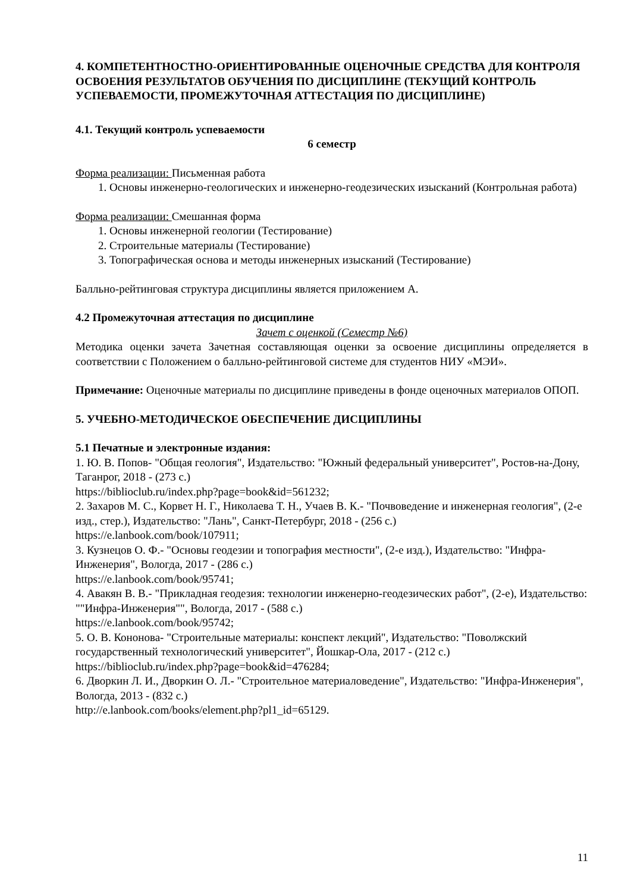4. КОМПЕТЕНТНОСТНО-ОРИЕНТИРОВАННЫЕ ОЦЕНОЧНЫЕ СРЕДСТВА ДЛЯ КОНТРОЛЯ ОСВОЕНИЯ РЕЗУЛЬТАТОВ ОБУЧЕНИЯ ПО ДИСЦИПЛИНЕ (ТЕКУЩИЙ КОНТРОЛЬ УСПЕВАЕМОСТИ, ПРОМЕЖУТОЧНАЯ АТТЕСТАЦИЯ ПО ДИСЦИПЛИНЕ)
4.1. Текущий контроль успеваемости
6 семестр
Форма реализации: Письменная работа
1. Основы инженерно-геологических и инженерно-геодезических изысканий (Контрольная работа)
Форма реализации: Смешанная форма
1. Основы инженерной геологии (Тестирование)
2. Строительные материалы (Тестирование)
3. Топографическая основа и методы инженерных изысканий (Тестирование)
Балльно-рейтинговая структура дисциплины является приложением А.
4.2 Промежуточная аттестация по дисциплине
Зачет с оценкой (Семестр №6)
Методика оценки зачета Зачетная составляющая оценки за освоение дисциплины определяется в соответствии с Положением о балльно-рейтинговой системе для студентов НИУ «МЭИ».
Примечание: Оценочные материалы по дисциплине приведены в фонде оценочных материалов ОПОП.
5. УЧЕБНО-МЕТОДИЧЕСКОЕ ОБЕСПЕЧЕНИЕ ДИСЦИПЛИНЫ
5.1 Печатные и электронные издания:
1. Ю. В. Попов- "Общая геология", Издательство: "Южный федеральный университет", Ростов-на-Дону, Таганрог, 2018 - (273 с.)
https://biblioclub.ru/index.php?page=book&id=561232;
2. Захаров М. С., Корвет Н. Г., Николаева Т. Н., Учаев В. К.- "Почвоведение и инженерная геология", (2-е изд., стер.), Издательство: "Лань", Санкт-Петербург, 2018 - (256 с.)
https://e.lanbook.com/book/107911;
3. Кузнецов О. Ф.- "Основы геодезии и топография местности", (2-е изд.), Издательство: "Инфра-Инженерия", Вологда, 2017 - (286 с.)
https://e.lanbook.com/book/95741;
4. Авакян В. В.- "Прикладная геодезия: технологии инженерно-геодезических работ", (2-е), Издательство: ""Инфра-Инженерия"", Вологда, 2017 - (588 с.)
https://e.lanbook.com/book/95742;
5. О. В. Кононова- "Строительные материалы: конспект лекций", Издательство: "Поволжский государственный технологический университет", Йошкар-Ола, 2017 - (212 с.)
https://biblioclub.ru/index.php?page=book&id=476284;
6. Дворкин Л. И., Дворкин О. Л.- "Строительное материаловедение", Издательство: "Инфра-Инженерия", Вологда, 2013 - (832 с.)
http://e.lanbook.com/books/element.php?pl1_id=65129.
11